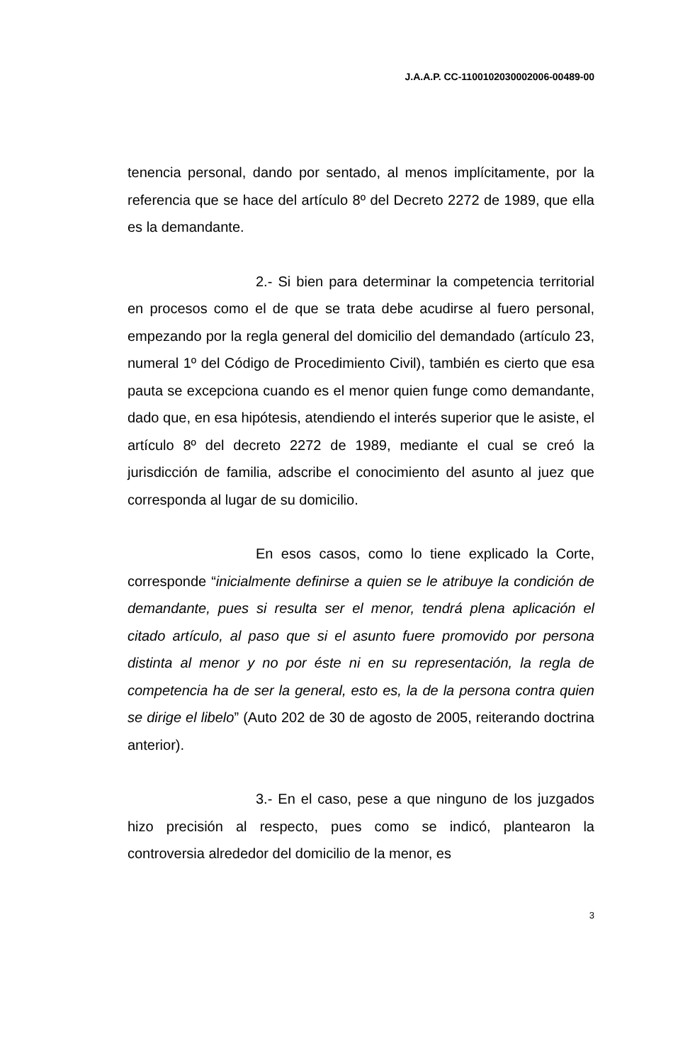J.A.A.P. CC-1100102030002006-00489-00
tenencia personal, dando por sentado, al menos implícitamente, por la referencia que se hace del artículo 8º del Decreto 2272 de 1989, que ella es la demandante.
2.- Si bien para determinar la competencia territorial en procesos como el de que se trata debe acudirse al fuero personal, empezando por la regla general del domicilio del demandado (artículo 23, numeral 1º del Código de Procedimiento Civil), también es cierto que esa pauta se excepciona cuando es el menor quien funge como demandante, dado que, en esa hipótesis, atendiendo el interés superior que le asiste, el artículo 8º del decreto 2272 de 1989, mediante el cual se creó la jurisdicción de familia, adscribe el conocimiento del asunto al juez que corresponda al lugar de su domicilio.
En esos casos, como lo tiene explicado la Corte, corresponde “inicialmente definirse a quien se le atribuye la condición de demandante, pues si resulta ser el menor, tendrá plena aplicación el citado artículo, al paso que si el asunto fuere promovido por persona distinta al menor y no por éste ni en su representación, la regla de competencia ha de ser la general, esto es, la de la persona contra quien se dirige el libelo” (Auto 202 de 30 de agosto de 2005, reiterando doctrina anterior).
3.- En el caso, pese a que ninguno de los juzgados hizo precisión al respecto, pues como se indicó, plantearon la controversia alrededor del domicilio de la menor, es
3